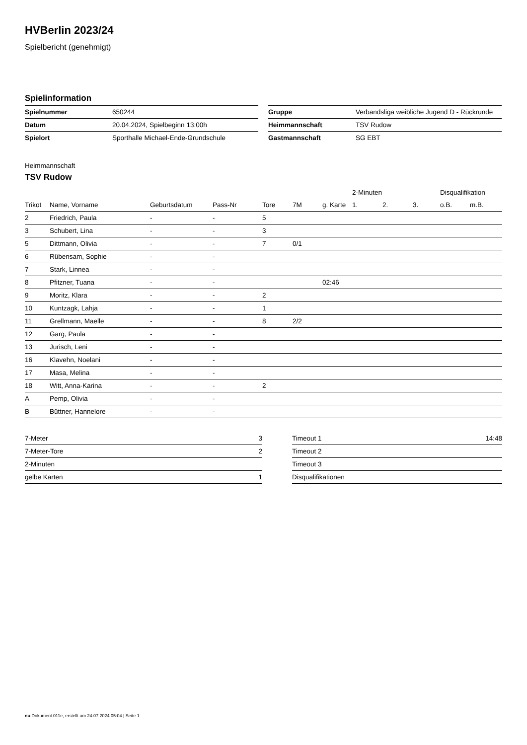HVBerlin 2023/24
Spielbericht (genehmigt)
Spielinformation
| Spielnummer | 650244 |
| Datum | 20.04.2024, Spielbeginn 13:00h |
| Spielort | Sporthalle Michael-Ende-Grundschule |
| Gruppe | Verbandsliga weibliche Jugend D - Rückrunde |
| Heimmannschaft | TSV Rudow |
| Gastmannschaft | SG EBT |
Heimmannschaft
TSV Rudow
| | | | | | | | 2-Minuten | | | Disqualifikation | |
| --- | --- | --- | --- | --- | --- | --- | --- | --- | --- | --- | --- |
| Trikot | Name, Vorname | Geburtsdatum | Pass-Nr | Tore | 7M | g. Karte | 1. | 2. | 3. | o.B. | m.B. |
| 2 | Friedrich, Paula | - | - | 5 | | | | | | | |
| 3 | Schubert, Lina | - | - | 3 | | | | | | | |
| 5 | Dittmann, Olivia | - | - | 7 | 0/1 | | | | | | |
| 6 | Rübensam, Sophie | - | - | | | | | | | | |
| 7 | Stark, Linnea | - | - | | | | | | | | |
| 8 | Pfitzner, Tuana | - | - | | | 02:46 | | | | | |
| 9 | Moritz, Klara | - | - | 2 | | | | | | | |
| 10 | Kuntzagk, Lahja | - | - | 1 | | | | | | | |
| 11 | Grellmann, Maelle | - | - | 8 | 2/2 | | | | | | |
| 12 | Garg, Paula | - | - | | | | | | | | |
| 13 | Jurisch, Leni | - | - | | | | | | | | |
| 16 | Klavehn, Noelani | - | - | | | | | | | | |
| 17 | Masa, Melina | - | - | | | | | | | | |
| 18 | Witt, Anna-Karina | - | - | 2 | | | | | | | |
| A | Pemp, Olivia | - | - | | | | | | | | |
| B | Büttner, Hannelore | - | - | | | | | | | | |
| 7-Meter | 3 |
| 7-Meter-Tore | 2 |
| 2-Minuten | |
| gelbe Karten | 1 |
| Timeout 1 | 14:48 |
| Timeout 2 | |
| Timeout 3 | |
| Disqualifikationen | |
nu.Dokument 011e, erstellt am 24.07.2024 05:04 | Seite 1